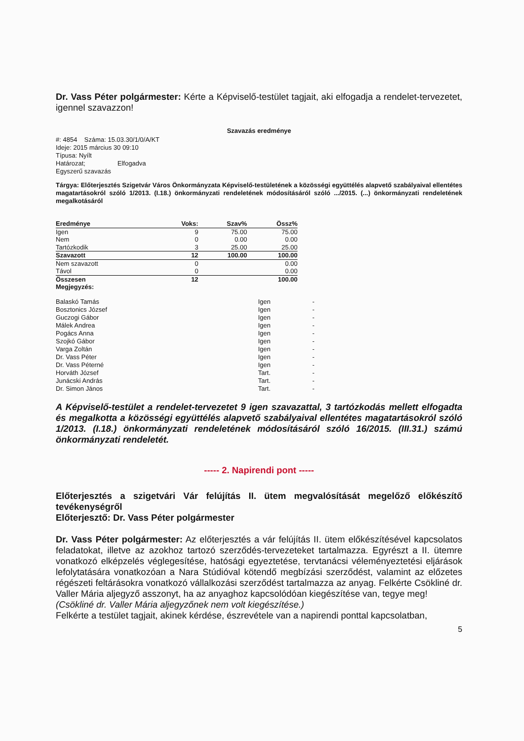Dr. Vass Péter polgármester: Kérte a Képviselő-testület tagjait, aki elfogadja a rendelet-tervezetet, igennel szavazzon!
Szavazás eredménye
#: 4854 Száma: 15.03.30/1/0/A/KT
Ideje: 2015 március 30 09:10
Típusa: Nyílt
Határozat; Elfogadva
Egyszerű szavazás
Tárgya: Előterjesztés Szigetvár Város Önkormányzata Képviselő-testületének a közösségi együttélés alapvető szabályaival ellentétes magatartásokról szóló 1/2013. (I.18.) önkormányzati rendeletének módosításáról szóló .../2015. (...) önkormányzati rendeletének megalkotásáról
| Eredménye | Voks: | Szav% | Össz% |
| --- | --- | --- | --- |
| Igen | 9 | 75.00 | 75.00 |
| Nem | 0 | 0.00 | 0.00 |
| Tartózkodik | 3 | 25.00 | 25.00 |
| Szavazott | 12 | 100.00 | 100.00 |
| Nem szavazott | 0 | | 0.00 |
| Távol | 0 | | 0.00 |
| Összesen | 12 | | 100.00 |
| Megjegyzés: | | | |
| Balaskó Tamás | Igen | - |
| Bosztonics József | Igen | - |
| Guczogi Gábor | Igen | - |
| Málek Andrea | Igen | - |
| Pogács Anna | Igen | - |
| Szojkó Gábor | Igen | - |
| Varga Zoltán | Igen | - |
| Dr. Vass Péter | Igen | - |
| Dr. Vass Péterné | Igen | - |
| Horváth József | Tart. | - |
| Junácski András | Tart. | - |
| Dr. Simon János | Tart. | - |
A Képviselő-testület a rendelet-tervezetet 9 igen szavazattal, 3 tartózkodás mellett elfogadta és megalkotta a közösségi együttélés alapvető szabályaival ellentétes magatartásokról szóló 1/2013. (I.18.) önkormányzati rendeletének módosításáról szóló 16/2015. (III.31.) számú önkormányzati rendeletét.
----- 2. Napirendi pont -----
Előterjesztés a szigetvári Vár felújítás II. ütem megvalósítását megelőző előkészítő tevékenységről
Előterjesztő: Dr. Vass Péter polgármester
Dr. Vass Péter polgármester: Az előterjesztés a vár felújítás II. ütem előkészítésével kapcsolatos feladatokat, illetve az azokhoz tartozó szerződés-tervezeteket tartalmazza. Egyrészt a II. ütemre vonatkozó elképzelés véglegesítése, hatósági egyeztetése, tervtanácsi véleményeztetési eljárások lefolytatására vonatkozóan a Nara Stúdióval kötendő megbízási szerződést, valamint az előzetes régészeti feltárásokra vonatkozó vállalkozási szerződést tartalmazza az anyag. Felkérte Csökliné dr. Valler Mária aljegyző asszonyt, ha az anyaghoz kapcsolódóan kiegészítése van, tegye meg!
(Csökliné dr. Valler Mária aljegyzőnek nem volt kiegészítése.)
Felkérte a testület tagjait, akinek kérdése, észrevétele van a napirendi ponttal kapcsolatban,
5